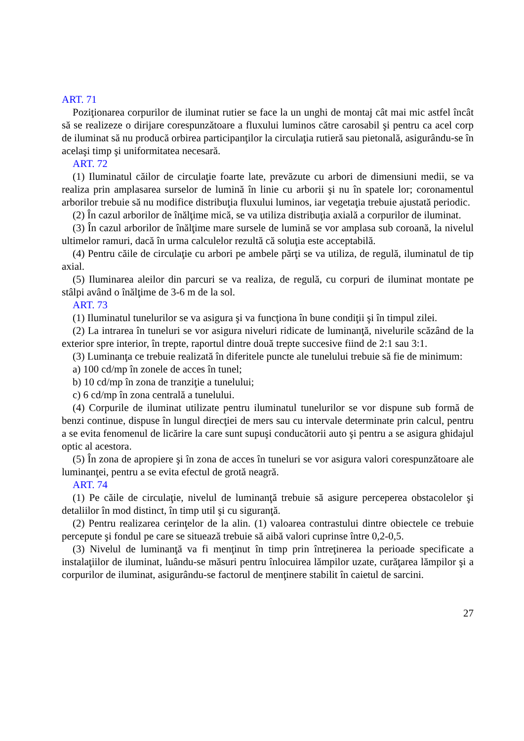ART. 71
Poziţionarea corpurilor de iluminat rutier se face la un unghi de montaj cât mai mic astfel încât să se realizeze o dirijare corespunzătoare a fluxului luminos către carosabil şi pentru ca acel corp de iluminat să nu producă orbirea participanţilor la circulaţia rutieră sau pietonală, asigurându-se în acelaşi timp şi uniformitatea necesară.
ART. 72
(1) Iluminatul căilor de circulaţie foarte late, prevăzute cu arbori de dimensiuni medii, se va realiza prin amplasarea surselor de lumină în linie cu arborii şi nu în spatele lor; coronamentul arborilor trebuie să nu modifice distribuţia fluxului luminos, iar vegetaţia trebuie ajustată periodic.
(2) În cazul arborilor de înălţime mică, se va utiliza distribuţia axială a corpurilor de iluminat.
(3) În cazul arborilor de înălţime mare sursele de lumină se vor amplasa sub coroană, la nivelul ultimelor ramuri, dacă în urma calculelor rezultă că soluţia este acceptabilă.
(4) Pentru căile de circulaţie cu arbori pe ambele părţi se va utiliza, de regulă, iluminatul de tip axial.
(5) Iluminarea aleilor din parcuri se va realiza, de regulă, cu corpuri de iluminat montate pe stâlpi având o înălţime de 3-6 m de la sol.
ART. 73
(1) Iluminatul tunelurilor se va asigura şi va funcţiona în bune condiţii şi în timpul zilei.
(2) La intrarea în tuneluri se vor asigura niveluri ridicate de luminanţă, nivelurile scăzând de la exterior spre interior, în trepte, raportul dintre două trepte succesive fiind de 2:1 sau 3:1.
(3) Luminanţa ce trebuie realizată în diferitele puncte ale tunelului trebuie să fie de minimum:
a) 100 cd/mp în zonele de acces în tunel;
b) 10 cd/mp în zona de tranziţie a tunelului;
c) 6 cd/mp în zona centrală a tunelului.
(4) Corpurile de iluminat utilizate pentru iluminatul tunelurilor se vor dispune sub formă de benzi continue, dispuse în lungul direcţiei de mers sau cu intervale determinate prin calcul, pentru a se evita fenomenul de licărire la care sunt supuşi conducătorii auto şi pentru a se asigura ghidajul optic al acestora.
(5) În zona de apropiere şi în zona de acces în tuneluri se vor asigura valori corespunzătoare ale luminanţei, pentru a se evita efectul de grotă neagră.
ART. 74
(1) Pe căile de circulaţie, nivelul de luminanţă trebuie să asigure perceperea obstacolelor şi detaliilor în mod distinct, în timp util şi cu siguranţă.
(2) Pentru realizarea cerinţelor de la alin. (1) valoarea contrastului dintre obiectele ce trebuie percepute şi fondul pe care se situează trebuie să aibă valori cuprinse între 0,2-0,5.
(3) Nivelul de luminanţă va fi menţinut în timp prin întreţinerea la perioade specificate a instalaţiilor de iluminat, luându-se măsuri pentru înlocuirea lămpilor uzate, curăţarea lămpilor şi a corpurilor de iluminat, asigurându-se factorul de menţinere stabilit în caietul de sarcini.
27